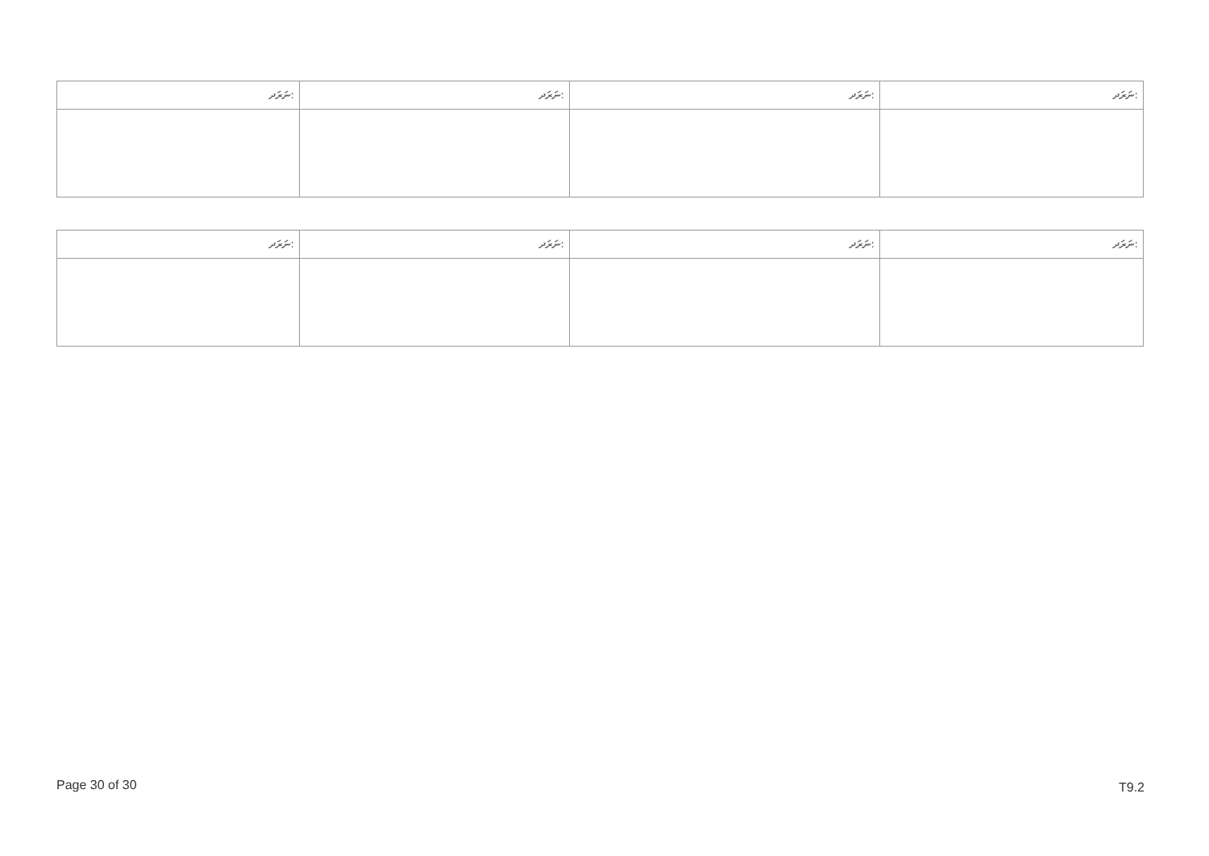| ނަރަދ: | ނަރަދ: | ނަރަދ: | ނަރަދ: |
| --- | --- | --- | --- |
| ނަރަދ: | ނަރަދ: | ނަރަދ: | ނަރަދ: |
| --- | --- | --- | --- |
Page 30 of 30 T9.2